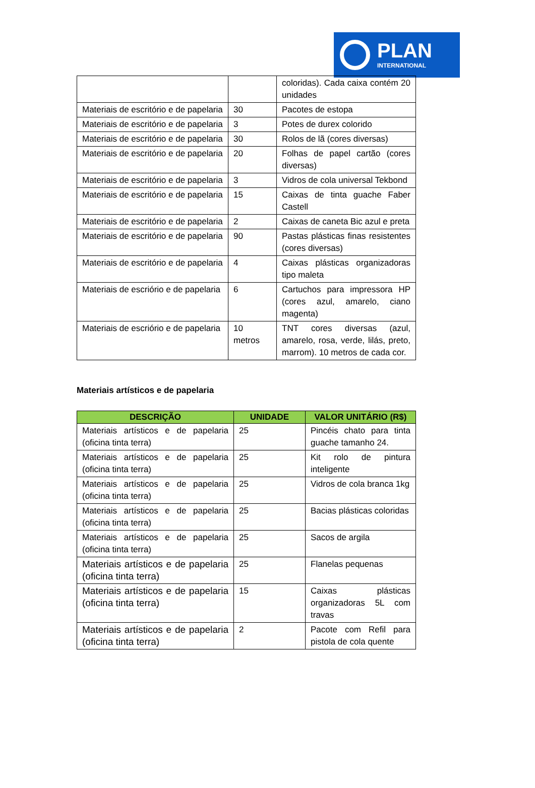PLAN
INTERNATIONAL
| | | coloridas). Cada caixa contém 20 unidades |
| Materiais de escritório e de papelaria | 30 | Pacotes de estopa |
| Materiais de escritório e de papelaria | 3 | Potes de durex colorido |
| Materiais de escritório e de papelaria | 30 | Rolos de lã (cores diversas) |
| Materiais de escritório e de papelaria | 20 | Folhas de papel cartão (cores diversas) |
| Materiais de escritório e de papelaria | 3 | Vidros de cola universal Tekbond |
| Materiais de escritório e de papelaria | 15 | Caixas de tinta guache Faber Castell |
| Materiais de escritório e de papelaria | 2 | Caixas de caneta Bic azul e preta |
| Materiais de escritório e de papelaria | 90 | Pastas plásticas finas resistentes (cores diversas) |
| Materiais de escritório e de papelaria | 4 | Caixas plásticas organizadoras tipo maleta |
| Materiais de escriório e de papelaria | 6 | Cartuchos para impressora HP (cores azul, amarelo, ciano magenta) |
| Materiais de escriório e de papelaria | 10 metros | TNT cores diversas (azul, amarelo, rosa, verde, lilás, preto, marrom). 10 metros de cada cor. |
Materiais artísticos e de papelaria
| DESCRIÇÃO | UNIDADE | VALOR UNITÁRIO (R$) |
| --- | --- | --- |
| Materiais artísticos e de papelaria (oficina tinta terra) | 25 | Pincéis chato para tinta guache tamanho 24. |
| Materiais artísticos e de papelaria (oficina tinta terra) | 25 | Kit rolo de pintura inteligente |
| Materiais artísticos e de papelaria (oficina tinta terra) | 25 | Vidros de cola branca 1kg |
| Materiais artísticos e de papelaria (oficina tinta terra) | 25 | Bacias plásticas coloridas |
| Materiais artísticos e de papelaria (oficina tinta terra) | 25 | Sacos de argila |
| Materiais artísticos e de papelaria (oficina tinta terra) | 25 | Flanelas pequenas |
| Materiais artísticos e de papelaria (oficina tinta terra) | 15 | Caixas plásticas organizadoras 5L com travas |
| Materiais artísticos e de papelaria (oficina tinta terra) | 2 | Pacote com Refil para pistola de cola quente |